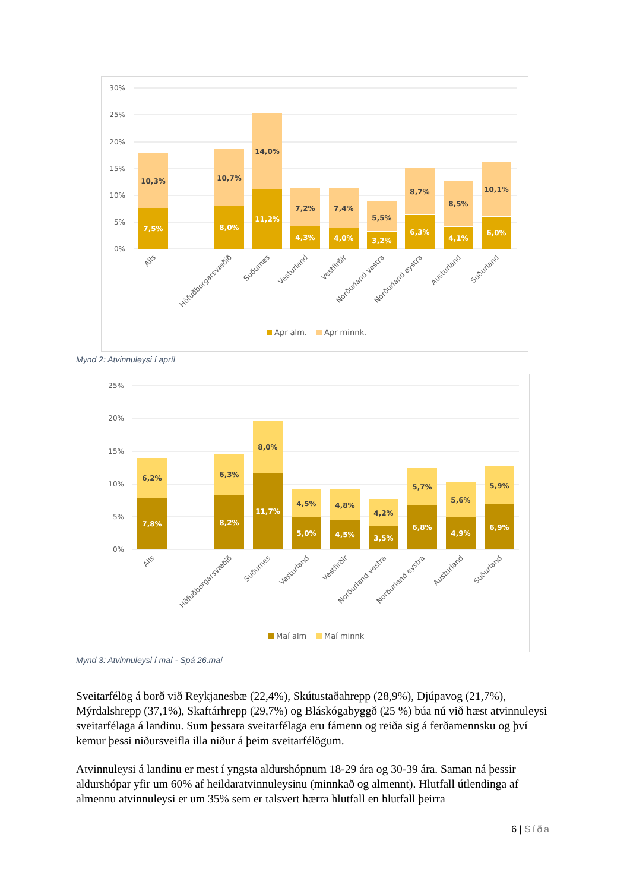30%
25%
20%
15%
10%
5%
0%
10,3%
10,7%
14,0%
7,2%
7,4%
5,5%
8,7%
8,5%
10,1%
7,5%
8,0%
11,2%
4,3%
4,0%
3,2%
6,3%
4,1%
6,0%
Alls
Höfuðborgarsvæðið
Suðurnes
Vesturland
Vestfirðir
Norðurland vestra
Norðurland eystra
Austurland
Suðurland
Apr alm.
Apr minnk.
Mynd 2: Atvinnuleysi í apríl
25%
20%
15%
10%
5%
0%
6,2%
6,3%
8,0%
4,5%
4,8%
4,2%
5,7%
5,6%
5,9%
7,8%
8,2%
11,7%
5,0%
4,5%
3,5%
6,8%
4,9%
6,9%
Alls
Höfuðborgarsvæðið
Suðurnes
Vesturland
Vestfirðir
Norðurland vestra
Norðurland eystra
Austurland
Suðurland
Maí alm
Maí minnk
Mynd 3: Atvinnuleysi í maí - Spá 26.maí
Sveitarfélög á borð við Reykjanesbæ (22,4%), Skútustaðahrepp (28,9%), Djúpavog (21,7%), Mýrdalshrepp (37,1%), Skaftárhrepp (29,7%) og Bláskógabyggð (25 %) búa nú við hæst atvinnuleysi sveitarfélaga á landinu. Sum þessara sveitarfélaga eru fámenn og reiða sig á ferðamennsku og því kemur þessi niðursveifla illa niður á þeim sveitarfélögum.
Atvinnuleysi á landinu er mest í yngsta aldurshópnum 18-29 ára og 30-39 ára. Saman ná þessir aldurshópar yfir um 60% af heildaratvinnuleysinu (minnkað og almennt). Hlutfall útlendinga af almennu atvinnuleysi er um 35% sem er talsvert hærra hlutfall en hlutfall þeirra
6 | Síða